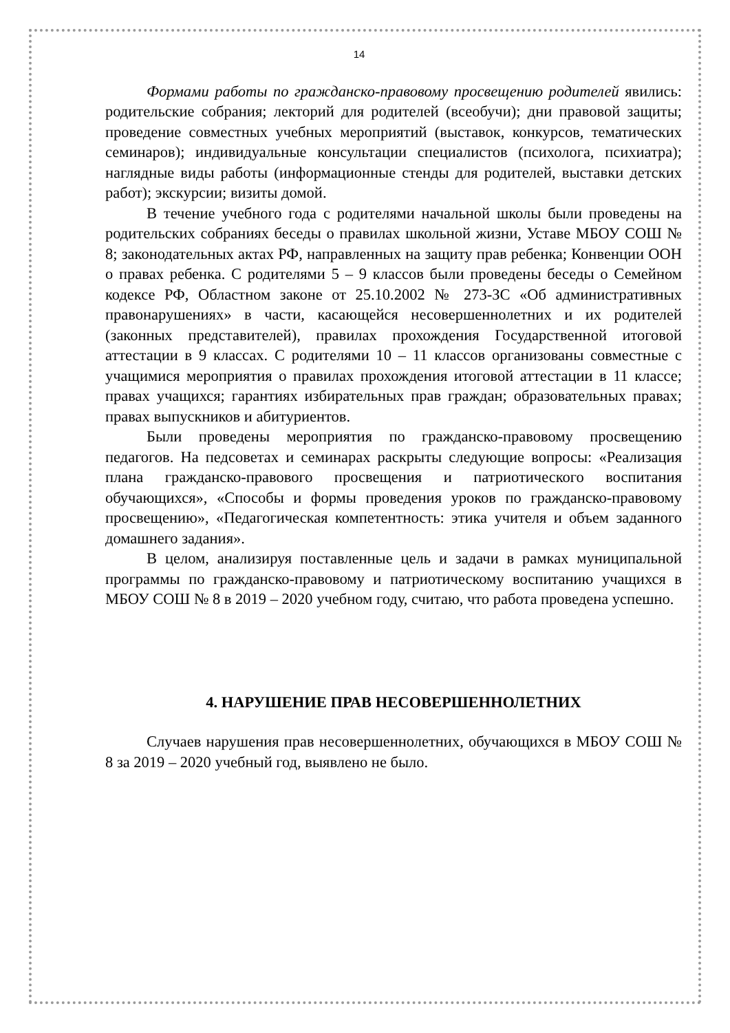14
Формами работы по гражданско-правовому просвещению родителей явились: родительские собрания; лекторий для родителей (всеобучи); дни правовой защиты; проведение совместных учебных мероприятий (выставок, конкурсов, тематических семинаров); индивидуальные консультации специалистов (психолога, психиатра); наглядные виды работы (информационные стенды для родителей, выставки детских работ); экскурсии; визиты домой.
В течение учебного года с родителями начальной школы были проведены на родительских собраниях беседы о правилах школьной жизни, Уставе МБОУ СОШ № 8; законодательных актах РФ, направленных на защиту прав ребенка; Конвенции ООН о правах ребенка. С родителями 5 – 9 классов были проведены беседы о Семейном кодексе РФ, Областном законе от 25.10.2002 № 273-ЗС «Об административных правонарушениях» в части, касающейся несовершеннолетних и их родителей (законных представителей), правилах прохождения Государственной итоговой аттестации в 9 классах. С родителями 10 – 11 классов организованы совместные с учащимися мероприятия о правилах прохождения итоговой аттестации в 11 классе; правах учащихся; гарантиях избирательных прав граждан; образовательных правах; правах выпускников и абитуриентов.
Были проведены мероприятия по гражданско-правовому просвещению педагогов. На педсоветах и семинарах раскрыты следующие вопросы: «Реализация плана гражданско-правового просвещения и патриотического воспитания обучающихся», «Способы и формы проведения уроков по гражданско-правовому просвещению», «Педагогическая компетентность: этика учителя и объем заданного домашнего задания».
В целом, анализируя поставленные цель и задачи в рамках муниципальной программы по гражданско-правовому и патриотическому воспитанию учащихся в МБОУ СОШ № 8 в 2019 – 2020 учебном году, считаю, что работа проведена успешно.
4. НАРУШЕНИЕ ПРАВ НЕСОВЕРШЕННОЛЕТНИХ
Случаев нарушения прав несовершеннолетних, обучающихся в МБОУ СОШ № 8 за 2019 – 2020 учебный год, выявлено не было.